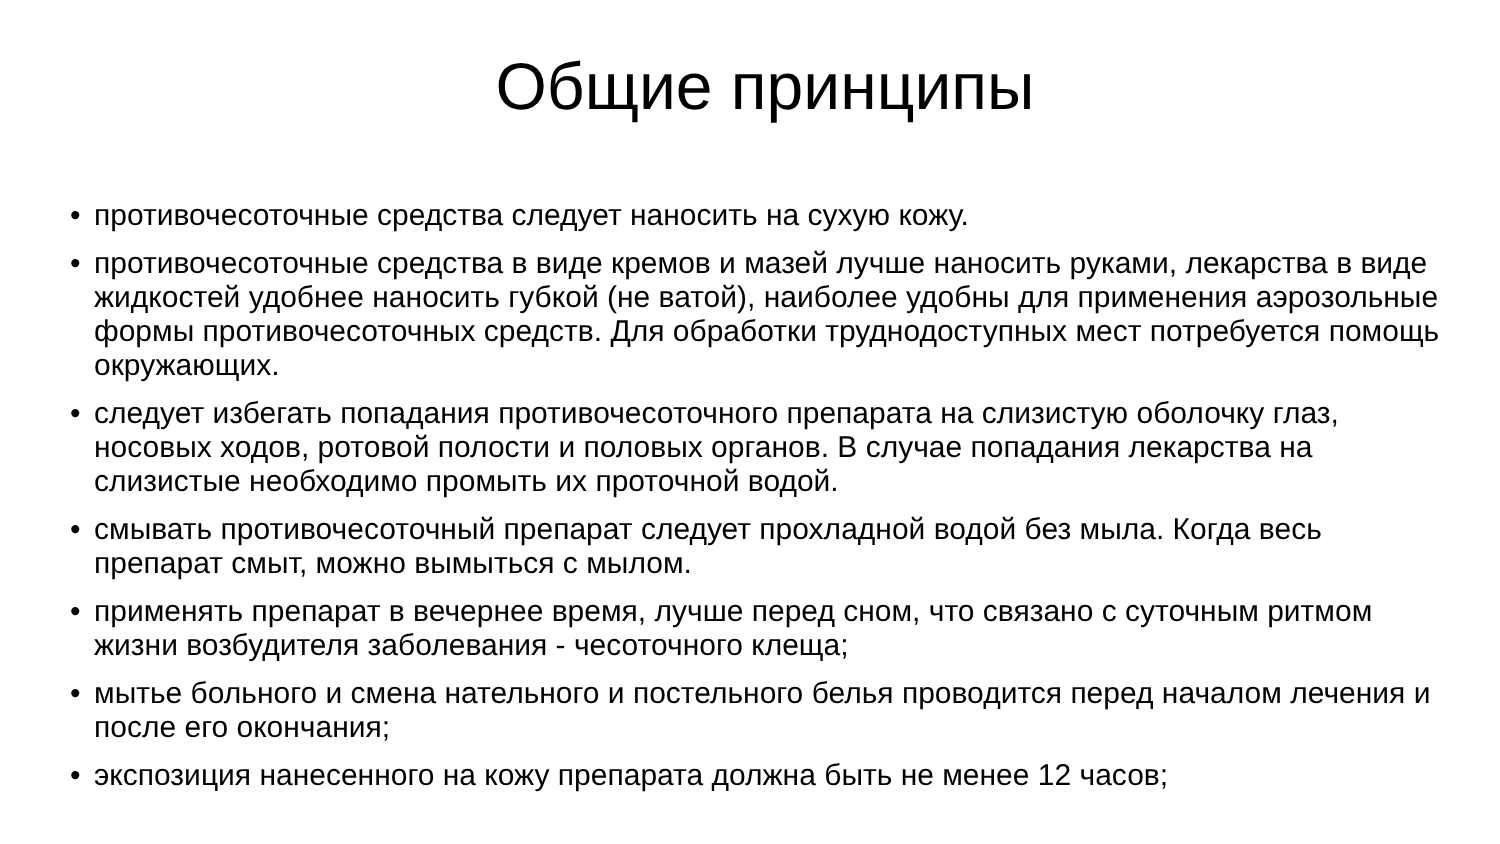Общие принципы
• противочесоточные средства следует наносить на сухую кожу.
• противочесоточные средства в виде кремов и мазей лучше наносить руками, лекарства в виде жидкостей удобнее наносить губкой (не ватой), наиболее удобны для применения аэрозольные формы противочесоточных средств. Для обработки труднодоступных мест потребуется помощь окружающих.
• следует избегать попадания противочесоточного препарата на слизистую оболочку глаз, носовых ходов, ротовой полости и половых органов. В случае попадания лекарства на слизистые необходимо промыть их проточной водой.
• смывать противочесоточный препарат следует прохладной водой без мыла. Когда весь препарат смыт, можно вымыться с мылом.
• применять препарат в вечернее время, лучше перед сном, что связано с суточным ритмом жизни возбудителя заболевания - чесоточного клеща;
• мытье больного и смена нательного и постельного белья проводится перед началом лечения и после его окончания;
• экспозиция нанесенного на кожу препарата должна быть не менее 12 часов;